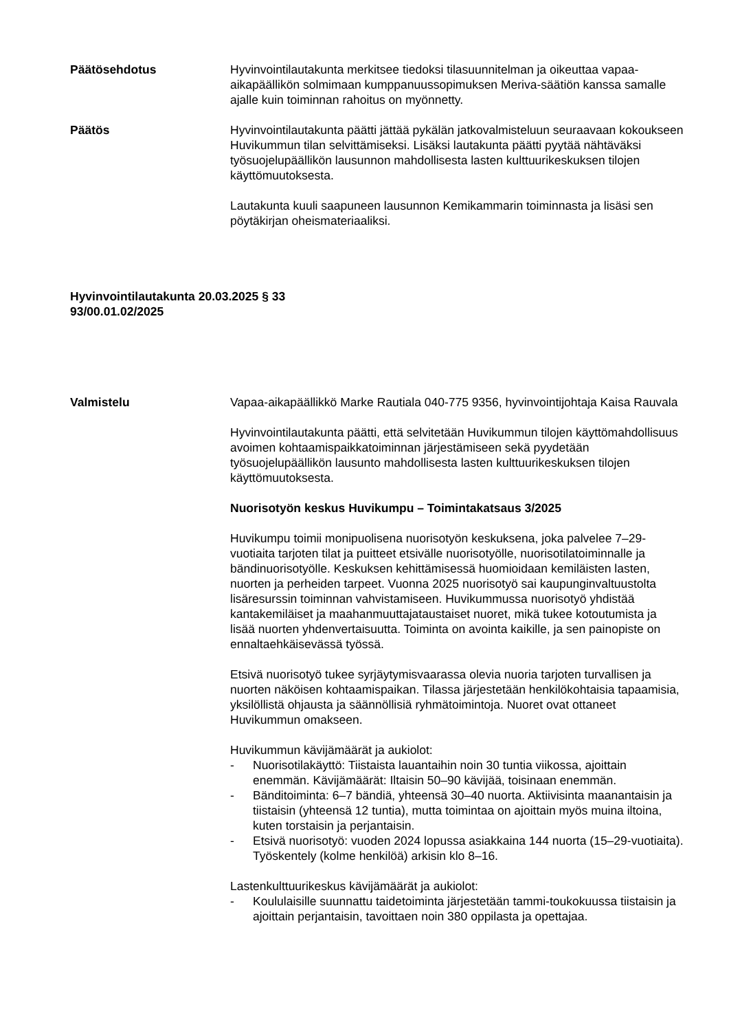Päätösehdotus Hyvinvointilautakunta merkitsee tiedoksi tilasuunnitelman ja oikeuttaa vapaa-aikapäällikön solmimaan kumppanuussopimuksen Meriva-säätiön kanssa samalle ajalle kuin toiminnan rahoitus on myönnetty.
Päätös Hyvinvointilautakunta päätti jättää pykälän jatkovalmisteluun seuraavaan kokoukseen Huvikummun tilan selvittämiseksi. Lisäksi lautakunta päätti pyytää nähtäväksi työsuojelupäällikön lausunnon mahdollisesta lasten kulttuurikeskuksen tilojen käyttömuutoksesta.
Lautakunta kuuli saapuneen lausunnon Kemikammarin toiminnasta ja lisäsi sen pöytäkirjan oheismateriaaliksi.
Hyvinvointilautakunta 20.03.2025 § 33
93/00.01.02/2025
Valmistelu Vapaa-aikapäällikkö Marke Rautiala 040-775 9356, hyvinvointijohtaja Kaisa Rauvala
Hyvinvointilautakunta päätti, että selvitetään Huvikummun tilojen käyttömahdollisuus avoimen kohtaamispaikkatoiminnan järjestämiseen sekä pyydetään työsuojelupäällikön lausunto mahdollisesta lasten kulttuurikeskuksen tilojen käyttömuutoksesta.
Nuorisotyön keskus Huvikumpu – Toimintakatsaus 3/2025
Huvikumpu toimii monipuolisena nuorisotyön keskuksena, joka palvelee 7–29-vuotiaita tarjoten tilat ja puitteet etsivälle nuorisotyölle, nuorisotilatoiminnalle ja bändinuorisotyölle. Keskuksen kehittämisessä huomioidaan kemiläisten lasten, nuorten ja perheiden tarpeet. Vuonna 2025 nuorisotyö sai kaupunginvaltuustolta lisäresurssin toiminnan vahvistamiseen. Huvikummussa nuorisotyö yhdistää kantakemiläiset ja maahanmuuttajataustaiset nuoret, mikä tukee kotoutumista ja lisää nuorten yhdenvertaisuutta. Toiminta on avointa kaikille, ja sen painopiste on ennaltaehkäisevässä työssä.
Etsivä nuorisotyö tukee syrjäytymisvaarassa olevia nuoria tarjoten turvallisen ja nuorten näköisen kohtaamispaikan. Tilassa järjestetään henkilökohtaisia tapaamisia, yksilöllistä ohjausta ja säännöllisiä ryhmätoimintoja. Nuoret ovat ottaneet Huvikummun omakseen.
Huvikummun kävijämäärät ja aukiolot:
- Nuorisotilakäyttö: Tiistaista lauantaihin noin 30 tuntia viikossa, ajoittain enemmän. Kävijämäärät: Iltaisin 50–90 kävijää, toisinaan enemmän.
- Bänditoiminta: 6–7 bändiä, yhteensä 30–40 nuorta. Aktiivisinta maanantaisin ja tiistaisin (yhteensä 12 tuntia), mutta toimintaa on ajoittain myös muina iltoina, kuten torstaisin ja perjantaisin.
- Etsivä nuorisotyö: vuoden 2024 lopussa asiakkaina 144 nuorta (15–29-vuotiaita). Työskentely (kolme henkilöä) arkisin klo 8–16.
Lastenkulttuurikeskus kävijämäärät ja aukiolot:
- Koululaisille suunnattu taidetoiminta järjestetään tammi-toukokuussa tiistaisin ja ajoittain perjantaisin, tavoittaen noin 380 oppilasta ja opettajaa.